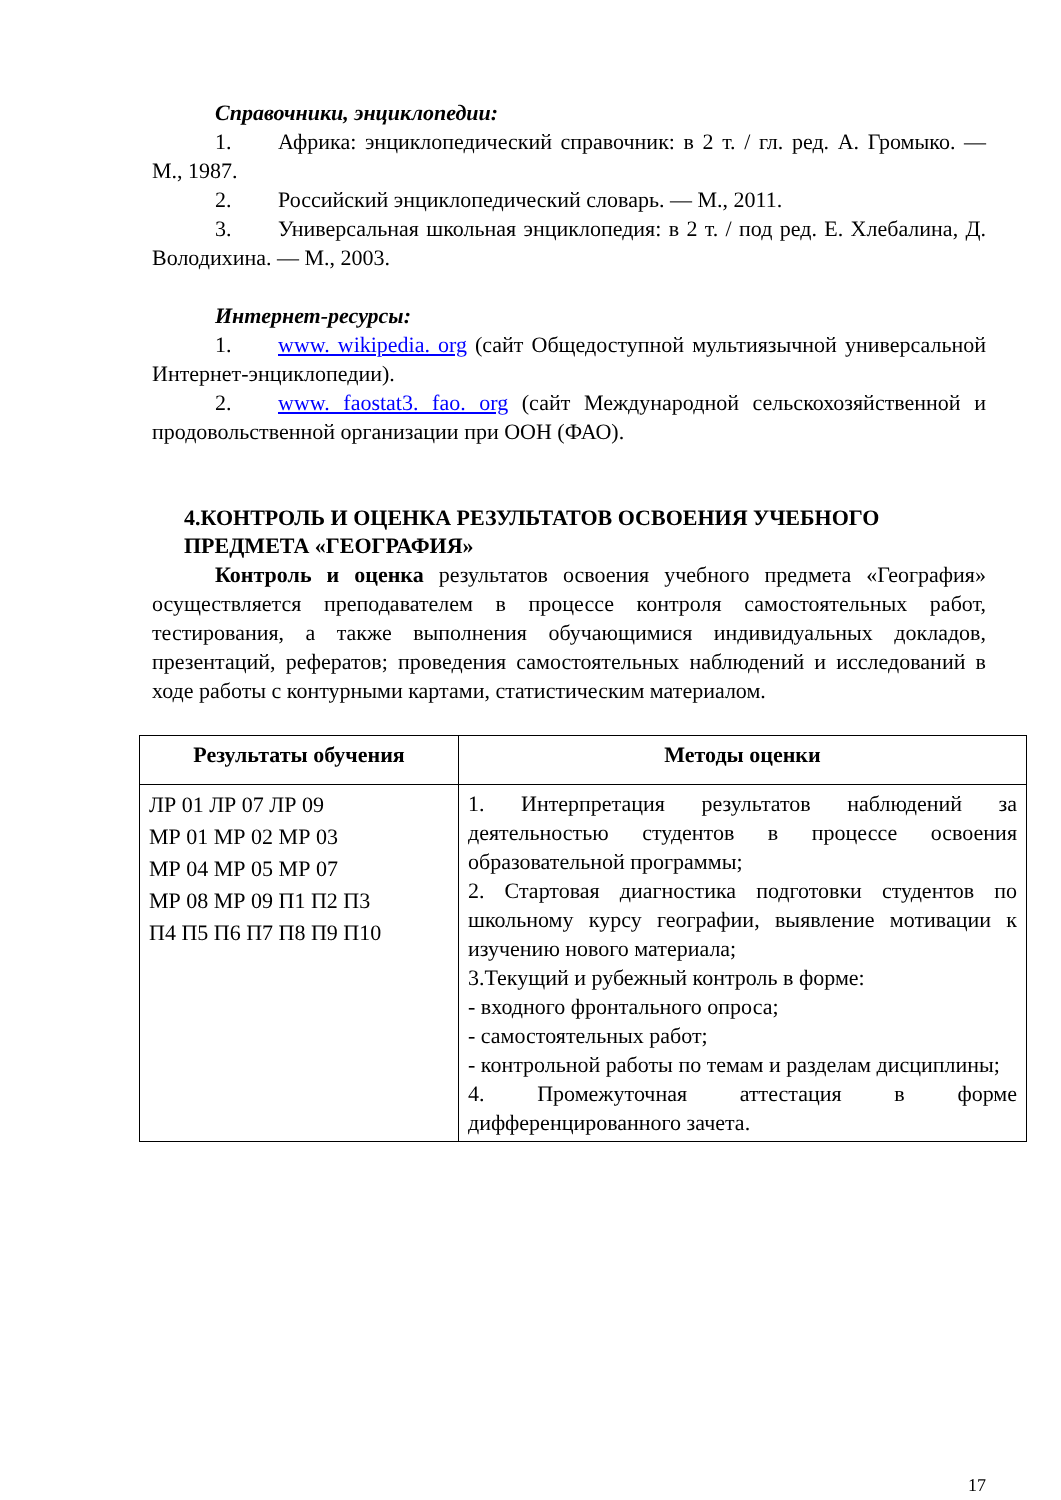Справочники, энциклопедии:
1. Африка: энциклопедический справочник: в 2 т. / гл. ред. А. Громыко. — М., 1987.
2. Российский энциклопедический словарь. — М., 2011.
3. Универсальная школьная энциклопедия: в 2 т. / под ред. Е. Хлебалина, Д. Володихина. — М., 2003.
Интернет-ресурсы:
1. www. wikipedia. org (сайт Общедоступной мультиязычной универсальной Интернет-энциклопедии).
2. www. faostat3. fao. org (сайт Международной сельскохозяйственной и продовольственной организации при ООН (ФАО).
4.КОНТРОЛЬ И ОЦЕНКА РЕЗУЛЬТАТОВ ОСВОЕНИЯ УЧЕБНОГО ПРЕДМЕТА «ГЕОГРАФИЯ»
Контроль и оценка результатов освоения учебного предмета «География» осуществляется преподавателем в процессе контроля самостоятельных работ, тестирования, а также выполнения обучающимися индивидуальных докладов, презентаций, рефератов; проведения самостоятельных наблюдений и исследований в ходе работы с контурными картами, статистическим материалом.
| Результаты обучения | Методы оценки |
| --- | --- |
| ЛР 01 ЛР 07 ЛР 09 МР 01 МР 02 МР 03 МР 04 МР 05 МР 07 МР 08 МР 09 П1 П2 П3 П4 П5 П6 П7 П8 П9 П10 | 1. Интерпретация результатов наблюдений за деятельностью студентов в процессе освоения образовательной программы; 2. Стартовая диагностика подготовки студентов по школьному курсу географии, выявление мотивации к изучению нового материала; 3.Текущий и рубежный контроль в форме: - входного фронтального опроса; - самостоятельных работ; - контрольной работы по темам и разделам дисциплины; 4. Промежуточная аттестация в форме дифференцированного зачета. |
17